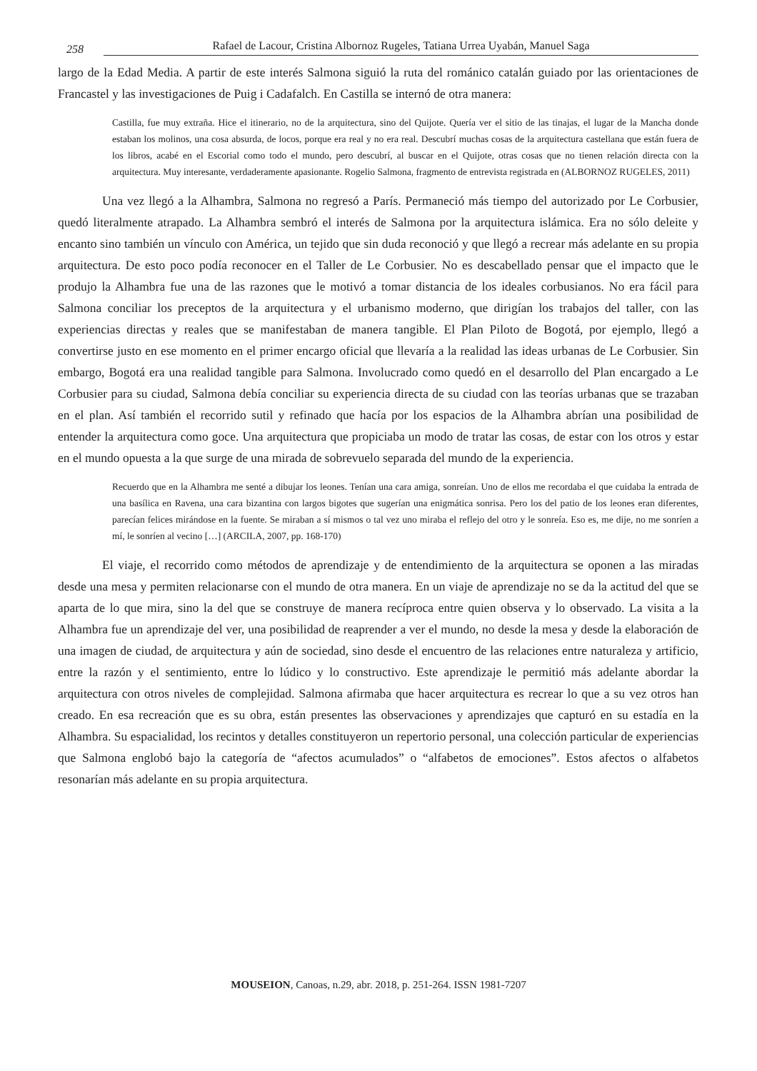258 Rafael de Lacour, Cristina Albornoz Rugeles, Tatiana Urrea Uyabán, Manuel Saga
largo de la Edad Media. A partir de este interés Salmona siguió la ruta del románico catalán guiado por las orientaciones de Francastel y las investigaciones de Puig i Cadafalch. En Castilla se internó de otra manera:
Castilla, fue muy extraña. Hice el itinerario, no de la arquitectura, sino del Quijote. Quería ver el sitio de las tinajas, el lugar de la Mancha donde estaban los molinos, una cosa absurda, de locos, porque era real y no era real. Descubrí muchas cosas de la arquitectura castellana que están fuera de los libros, acabé en el Escorial como todo el mundo, pero descubrí, al buscar en el Quijote, otras cosas que no tienen relación directa con la arquitectura. Muy interesante, verdaderamente apasionante. Rogelio Salmona, fragmento de entrevista registrada en (ALBORNOZ RUGELES, 2011)
Una vez llegó a la Alhambra, Salmona no regresó a París. Permaneció más tiempo del autorizado por Le Corbusier, quedó literalmente atrapado. La Alhambra sembró el interés de Salmona por la arquitectura islámica. Era no sólo deleite y encanto sino también un vínculo con América, un tejido que sin duda reconoció y que llegó a recrear más adelante en su propia arquitectura. De esto poco podía reconocer en el Taller de Le Corbusier. No es descabellado pensar que el impacto que le produjo la Alhambra fue una de las razones que le motivó a tomar distancia de los ideales corbusianos. No era fácil para Salmona conciliar los preceptos de la arquitectura y el urbanismo moderno, que dirigían los trabajos del taller, con las experiencias directas y reales que se manifestaban de manera tangible. El Plan Piloto de Bogotá, por ejemplo, llegó a convertirse justo en ese momento en el primer encargo oficial que llevaría a la realidad las ideas urbanas de Le Corbusier. Sin embargo, Bogotá era una realidad tangible para Salmona. Involucrado como quedó en el desarrollo del Plan encargado a Le Corbusier para su ciudad, Salmona debía conciliar su experiencia directa de su ciudad con las teorías urbanas que se trazaban en el plan. Así también el recorrido sutil y refinado que hacía por los espacios de la Alhambra abrían una posibilidad de entender la arquitectura como goce. Una arquitectura que propiciaba un modo de tratar las cosas, de estar con los otros y estar en el mundo opuesta a la que surge de una mirada de sobrevuelo separada del mundo de la experiencia.
Recuerdo que en la Alhambra me senté a dibujar los leones. Tenían una cara amiga, sonreían. Uno de ellos me recordaba el que cuidaba la entrada de una basílica en Ravena, una cara bizantina con largos bigotes que sugerían una enigmática sonrisa. Pero los del patio de los leones eran diferentes, parecían felices mirándose en la fuente. Se miraban a sí mismos o tal vez uno miraba el reflejo del otro y le sonreía. Eso es, me dije, no me sonríen a mí, le sonríen al vecino […] (ARCILA, 2007, pp. 168-170)
El viaje, el recorrido como métodos de aprendizaje y de entendimiento de la arquitectura se oponen a las miradas desde una mesa y permiten relacionarse con el mundo de otra manera. En un viaje de aprendizaje no se da la actitud del que se aparta de lo que mira, sino la del que se construye de manera recíproca entre quien observa y lo observado. La visita a la Alhambra fue un aprendizaje del ver, una posibilidad de reaprender a ver el mundo, no desde la mesa y desde la elaboración de una imagen de ciudad, de arquitectura y aún de sociedad, sino desde el encuentro de las relaciones entre naturaleza y artificio, entre la razón y el sentimiento, entre lo lúdico y lo constructivo. Este aprendizaje le permitió más adelante abordar la arquitectura con otros niveles de complejidad. Salmona afirmaba que hacer arquitectura es recrear lo que a su vez otros han creado. En esa recreación que es su obra, están presentes las observaciones y aprendizajes que capturó en su estadía en la Alhambra. Su espacialidad, los recintos y detalles constituyeron un repertorio personal, una colección particular de experiencias que Salmona englobó bajo la categoría de “afectos acumulados” o “alfabetos de emociones”. Estos afectos o alfabetos resonarían más adelante en su propia arquitectura.
MOUSEION, Canoas, n.29, abr. 2018, p. 251-264. ISSN 1981-7207